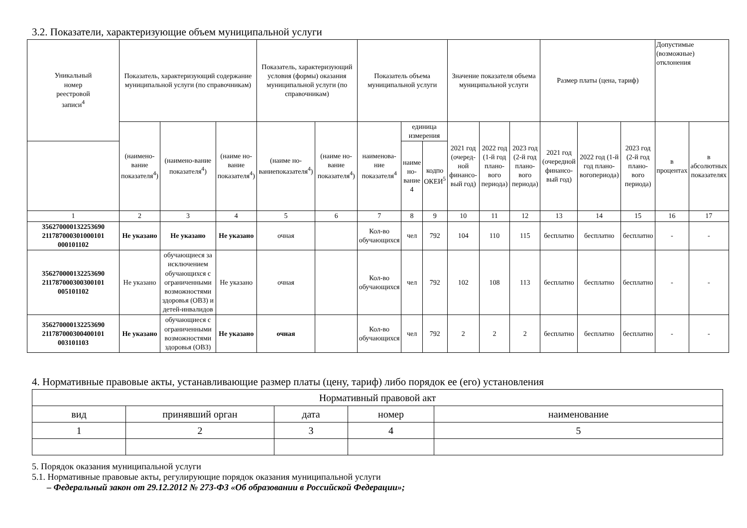3.2. Показатели, характеризующие объем муниципальной услуги
| Уникальный номер реестровой записи<sup>4</sup> | Показатель, характеризующий содержание муниципальной услуги (по справочникам) | | | Показатель, характеризующий условия (формы) оказания муниципальной услуги (по справочникам) | | Показатель объема муниципальной услуги | | | Значение показателя объема муниципальной услуги | | | Размер платы (цена, тариф) | | | Допустимые (возможные) отклонения | |
| --- | --- | --- | --- | --- | --- | --- | --- | --- | --- | --- | --- | --- | --- | --- | --- | --- |
| | (наимено-вание показателя<sup>4</sup>) | (наимено-вание показателя<sup>4</sup>) | (наиме но-вание показателя<sup>4</sup>) | (наиме но-ваниепоказателя<sup>4</sup>) | (наиме но-вание показателя<sup>4</sup>) | наименова-ние показателя<sup>4</sup> | единица измерения | | 2021 год (очеред-ной финансо-вый год) | 2022 год (1-й год плано-вого периода) | 2023 год (2-й год плано-вого периода) | 2021 год (очередной финансо-вый год) | 2022 год (1-й год плано-вогопериода) | 2023 год (2-й год плано-вого периода) | в процентах | в абсолютных показателях |
| | | | | | | | наиме но-вание 4 | кодпо ОКЕИ<sup>5</sup> | | | | | | | | |
| 1 | 2 | 3 | 4 | 5 | 6 | 7 | 8 | 9 | 10 | 11 | 12 | 13 | 14 | 15 | 16 | 17 |
| 356270000132253690 211787000301000101 000101102 | Не указано | Не указано | Не указано | очная | | Кол-во обучающихся | чел | 792 | 104 | 110 | 115 | бесплатно | бесплатно | бесплатно | - | - |
| 356270000132253690 211787000300300101 005101102 | Не указано | обучающиеся за исключением обучающихся с ограниченными возможностями здоровья (ОВЗ) и детей-инвалидов | Не указано | очная | | Кол-во обучающихся | чел | 792 | 102 | 108 | 113 | бесплатно | бесплатно | бесплатно | - | - |
| 356270000132253690 211787000300400101 003101103 | Не указано | обучающиеся с ограниченными возможностями здоровья (ОВЗ) | Не указано | очная | | Кол-во обучающихся | чел | 792 | 2 | 2 | 2 | бесплатно | бесплатно | бесплатно | - | - |
4. Нормативные правовые акты, устанавливающие размер платы (цену, тариф) либо порядок ее (его) установления
| Нормативный правовой акт | | | | |
| вид | принявший орган | дата | номер | наименование |
| 1 | 2 | 3 | 4 | 5 |
5. Порядок оказания муниципальной услуги
5.1. Нормативные правовые акты, регулирующие порядок оказания муниципальной услуги
– Федеральный закон от 29.12.2012 № 273-ФЗ «Об образовании в Российской Федерации»;